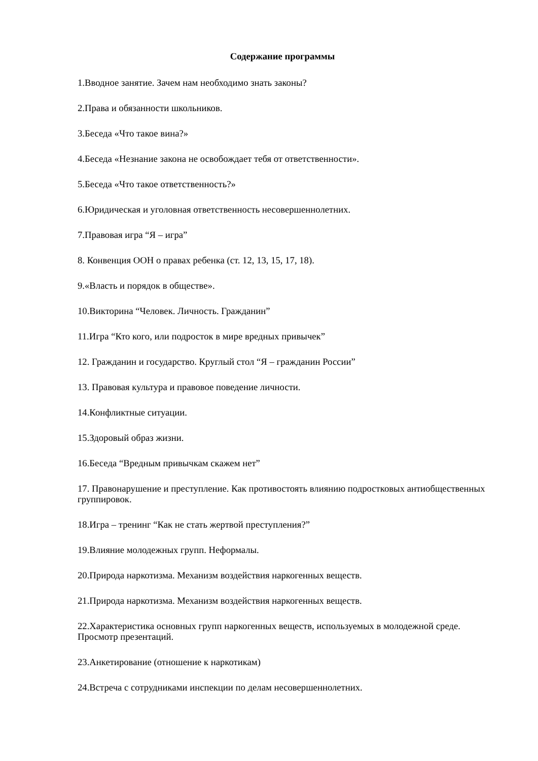Содержание программы
1.Вводное занятие. Зачем нам необходимо знать законы?
2.Права и обязанности школьников.
3.Беседа «Что такое вина?»
4.Беседа «Незнание закона не освобождает тебя от ответственности».
5.Беседа «Что такое ответственность?»
6.Юридическая и уголовная ответственность несовершеннолетних.
7.Правовая игра “Я – игра”
8. Конвенция ООН о правах ребенка (ст. 12, 13, 15, 17, 18).
9.«Власть и порядок в обществе».
10.Викторина “Человек. Личность. Гражданин”
11.Игра “Кто кого, или подросток в мире вредных привычек”
12. Гражданин и государство. Круглый стол “Я – гражданин России”
13. Правовая культура и правовое поведение личности.
14.Конфликтные ситуации.
15.Здоровый образ жизни.
16.Беседа “Вредным привычкам скажем нет”
17. Правонарушение и преступление. Как противостоять влиянию подростковых антиобщественных группировок.
18.Игра – тренинг “Как не стать жертвой преступления?”
19.Влияние молодежных групп. Неформалы.
20.Природа наркотизма. Механизм воздействия наркогенных веществ.
21.Природа наркотизма. Механизм воздействия наркогенных веществ.
22.Характеристика основных групп наркогенных веществ, используемых в молодежной среде. Просмотр презентаций.
23.Анкетирование (отношение к наркотикам)
24.Встреча с сотрудниками инспекции по делам несовершеннолетних.